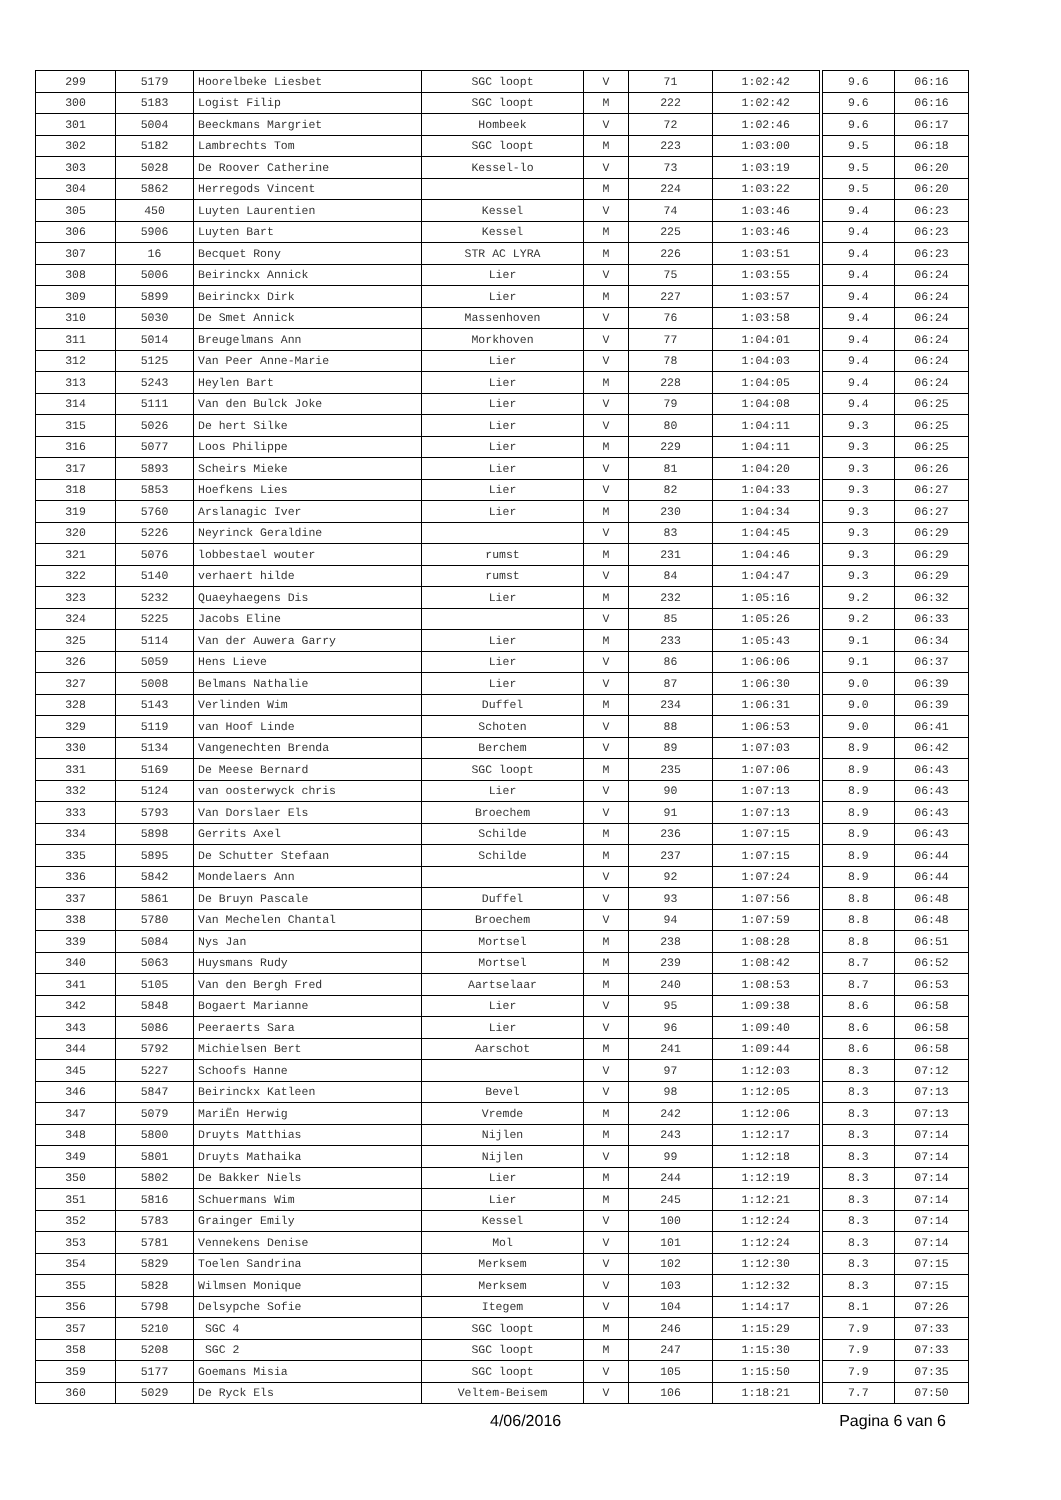| 299 | 5179 | Hoorelbeke Liesbet | SGC loopt | V | 71 | 1:02:42 | 9.6 | 06:16 |
| 300 | 5183 | Logist Filip | SGC loopt | M | 222 | 1:02:42 | 9.6 | 06:16 |
| 301 | 5004 | Beeckmans Margriet | Hombeek | V | 72 | 1:02:46 | 9.6 | 06:17 |
| 302 | 5182 | Lambrechts Tom | SGC loopt | M | 223 | 1:03:00 | 9.5 | 06:18 |
| 303 | 5028 | De Roover Catherine | Kessel-lo | V | 73 | 1:03:19 | 9.5 | 06:20 |
| 304 | 5862 | Herregods Vincent | | M | 224 | 1:03:22 | 9.5 | 06:20 |
| 305 | 450 | Luyten Laurentien | Kessel | V | 74 | 1:03:46 | 9.4 | 06:23 |
| 306 | 5906 | Luyten Bart | Kessel | M | 225 | 1:03:46 | 9.4 | 06:23 |
| 307 | 16 | Becquet Rony | STR AC LYRA | M | 226 | 1:03:51 | 9.4 | 06:23 |
| 308 | 5006 | Beirinckx Annick | Lier | V | 75 | 1:03:55 | 9.4 | 06:24 |
| 309 | 5899 | Beirinckx Dirk | Lier | M | 227 | 1:03:57 | 9.4 | 06:24 |
| 310 | 5030 | De Smet Annick | Massenhoven | V | 76 | 1:03:58 | 9.4 | 06:24 |
| 311 | 5014 | Breugelmans Ann | Morkhoven | V | 77 | 1:04:01 | 9.4 | 06:24 |
| 312 | 5125 | Van Peer Anne-Marie | Lier | V | 78 | 1:04:03 | 9.4 | 06:24 |
| 313 | 5243 | Heylen Bart | Lier | M | 228 | 1:04:05 | 9.4 | 06:24 |
| 314 | 5111 | Van den Bulck Joke | Lier | V | 79 | 1:04:08 | 9.4 | 06:25 |
| 315 | 5026 | De hert Silke | Lier | V | 80 | 1:04:11 | 9.3 | 06:25 |
| 316 | 5077 | Loos Philippe | Lier | M | 229 | 1:04:11 | 9.3 | 06:25 |
| 317 | 5893 | Scheirs Mieke | Lier | V | 81 | 1:04:20 | 9.3 | 06:26 |
| 318 | 5853 | Hoefkens Lies | Lier | V | 82 | 1:04:33 | 9.3 | 06:27 |
| 319 | 5760 | Arslanagic Iver | Lier | M | 230 | 1:04:34 | 9.3 | 06:27 |
| 320 | 5226 | Neyrinck Geraldine | | V | 83 | 1:04:45 | 9.3 | 06:29 |
| 321 | 5076 | lobbestael wouter | rumst | M | 231 | 1:04:46 | 9.3 | 06:29 |
| 322 | 5140 | verhaert hilde | rumst | V | 84 | 1:04:47 | 9.3 | 06:29 |
| 323 | 5232 | Quaeyhaegens Dis | Lier | M | 232 | 1:05:16 | 9.2 | 06:32 |
| 324 | 5225 | Jacobs Eline | | V | 85 | 1:05:26 | 9.2 | 06:33 |
| 325 | 5114 | Van der Auwera Garry | Lier | M | 233 | 1:05:43 | 9.1 | 06:34 |
| 326 | 5059 | Hens Lieve | Lier | V | 86 | 1:06:06 | 9.1 | 06:37 |
| 327 | 5008 | Belmans Nathalie | Lier | V | 87 | 1:06:30 | 9.0 | 06:39 |
| 328 | 5143 | Verlinden Wim | Duffel | M | 234 | 1:06:31 | 9.0 | 06:39 |
| 329 | 5119 | van Hoof Linde | Schoten | V | 88 | 1:06:53 | 9.0 | 06:41 |
| 330 | 5134 | Vangenechten Brenda | Berchem | V | 89 | 1:07:03 | 8.9 | 06:42 |
| 331 | 5169 | De Meese Bernard | SGC loopt | M | 235 | 1:07:06 | 8.9 | 06:43 |
| 332 | 5124 | van oosterwyck chris | Lier | V | 90 | 1:07:13 | 8.9 | 06:43 |
| 333 | 5793 | Van Dorslaer Els | Broechem | V | 91 | 1:07:13 | 8.9 | 06:43 |
| 334 | 5898 | Gerrits Axel | Schilde | M | 236 | 1:07:15 | 8.9 | 06:43 |
| 335 | 5895 | De Schutter Stefaan | Schilde | M | 237 | 1:07:15 | 8.9 | 06:44 |
| 336 | 5842 | Mondelaers Ann | | V | 92 | 1:07:24 | 8.9 | 06:44 |
| 337 | 5861 | De Bruyn Pascale | Duffel | V | 93 | 1:07:56 | 8.8 | 06:48 |
| 338 | 5780 | Van Mechelen Chantal | Broechem | V | 94 | 1:07:59 | 8.8 | 06:48 |
| 339 | 5084 | Nys Jan | Mortsel | M | 238 | 1:08:28 | 8.8 | 06:51 |
| 340 | 5063 | Huysmans Rudy | Mortsel | M | 239 | 1:08:42 | 8.7 | 06:52 |
| 341 | 5105 | Van den Bergh Fred | Aartselaar | M | 240 | 1:08:53 | 8.7 | 06:53 |
| 342 | 5848 | Bogaert Marianne | Lier | V | 95 | 1:09:38 | 8.6 | 06:58 |
| 343 | 5086 | Peeraerts Sara | Lier | V | 96 | 1:09:40 | 8.6 | 06:58 |
| 344 | 5792 | Michielsen Bert | Aarschot | M | 241 | 1:09:44 | 8.6 | 06:58 |
| 345 | 5227 | Schoofs Hanne | | V | 97 | 1:12:03 | 8.3 | 07:12 |
| 346 | 5847 | Beirinckx Katleen | Bevel | V | 98 | 1:12:05 | 8.3 | 07:13 |
| 347 | 5079 | MariËn Herwig | Vremde | M | 242 | 1:12:06 | 8.3 | 07:13 |
| 348 | 5800 | Druyts Matthias | Nijlen | M | 243 | 1:12:17 | 8.3 | 07:14 |
| 349 | 5801 | Druyts Mathaika | Nijlen | V | 99 | 1:12:18 | 8.3 | 07:14 |
| 350 | 5802 | De Bakker Niels | Lier | M | 244 | 1:12:19 | 8.3 | 07:14 |
| 351 | 5816 | Schuermans Wim | Lier | M | 245 | 1:12:21 | 8.3 | 07:14 |
| 352 | 5783 | Grainger Emily | Kessel | V | 100 | 1:12:24 | 8.3 | 07:14 |
| 353 | 5781 | Vennekens Denise | Mol | V | 101 | 1:12:24 | 8.3 | 07:14 |
| 354 | 5829 | Toelen Sandrina | Merksem | V | 102 | 1:12:30 | 8.3 | 07:15 |
| 355 | 5828 | Wilmsen Monique | Merksem | V | 103 | 1:12:32 | 8.3 | 07:15 |
| 356 | 5798 | Delsypche Sofie | Itegem | V | 104 | 1:14:17 | 8.1 | 07:26 |
| 357 | 5210 | SGC 4 | SGC loopt | M | 246 | 1:15:29 | 7.9 | 07:33 |
| 358 | 5208 | SGC 2 | SGC loopt | M | 247 | 1:15:30 | 7.9 | 07:33 |
| 359 | 5177 | Goemans Misia | SGC loopt | V | 105 | 1:15:50 | 7.9 | 07:35 |
| 360 | 5029 | De Ryck Els | Veltem-Beisem | V | 106 | 1:18:21 | 7.7 | 07:50 |
4/06/2016 Pagina 6 van 6